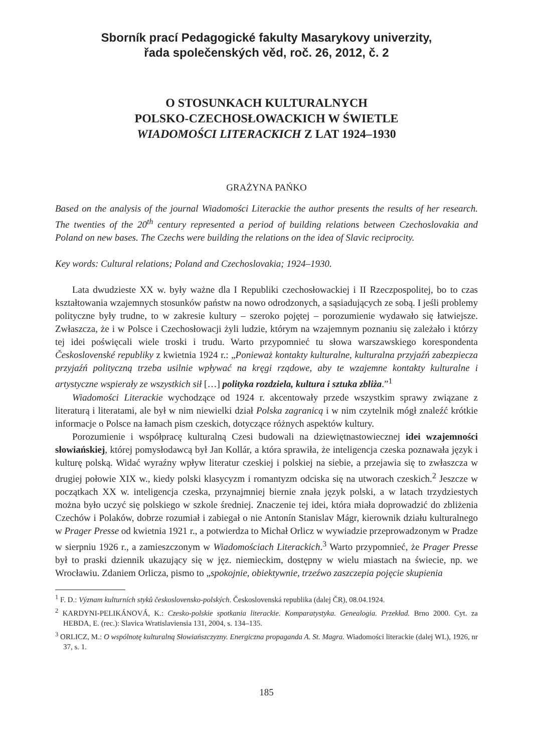Sborník prací Pedagogické fakulty Masarykovy univerzity,
řada společenských věd, roč. 26, 2012, č. 2
O STOSUNKACH KULTURALNYCH
POLSKO-CZECHOSŁOWACKICH W ŚWIETLE
WIADOMOŚCI LITERACKICH Z LAT 1924–1930
GRAŻYNA PAŃKO
Based on the analysis of the journal Wiadomości Literackie the author presents the results of her research. The twenties of the 20<sup>th</sup> century represented a period of building relations between Czechoslovakia and Poland on new bases. The Czechs were building the relations on the idea of Slavic reciprocity.
Key words: Cultural relations; Poland and Czechoslovakia; 1924–1930.
Lata dwudzieste XX w. były ważne dla I Republiki czechosłowackiej i II Rzeczpospolitej, bo to czas kształtowania wzajemnych stosunków państw na nowo odrodzonych, a sąsiadujących ze sobą. I jeśli problemy polityczne były trudne, to w zakresie kultury – szeroko pojętej – porozumienie wydawało się łatwiejsze. Zwłaszcza, że i w Polsce i Czechosłowacji żyli ludzie, którym na wzajemnym poznaniu się zależało i którzy tej idei poświęcali wiele troski i trudu. Warto przypomnieć tu słowa warszawskiego korespondenta Československé republiky z kwietnia 1924 r.: „Ponieważ kontakty kulturalne, kulturalna przyjaźń zabezpiecza przyjaźń polityczną trzeba usilnie wpływać na kręgi rządowe, aby te wzajemne kontakty kulturalne i artystyczne wspierały ze wszystkich sił […] polityka rozdziela, kultura i sztuka zbliża.”<sup>1</sup>
Wiadomości Literackie wychodzące od 1924 r. akcentowały przede wszystkim sprawy związane z literaturą i literatami, ale był w nim niewielki dział Polska zagranicą i w nim czytelnik mógł znaleźć krótkie informacje o Polsce na łamach pism czeskich, dotyczące różnych aspektów kultury.
Porozumienie i współpracę kulturalną Czesi budowali na dziewiętnastowiecznej idei wzajemności słowiańskiej, której pomysłodawcą był Jan Kollár, a która sprawiła, że inteligencja czeska poznawała język i kulturę polską. Widać wyraźny wpływ literatur czeskiej i polskiej na siebie, a przejawia się to zwłaszcza w drugiej połowie XIX w., kiedy polski klasycyzm i romantyzm odciska się na utworach czeskich.<sup>2</sup> Jeszcze w początkach XX w. inteligencja czeska, przynajmniej biernie znała język polski, a w latach trzydziestych można było uczyć się polskiego w szkole średniej. Znaczenie tej idei, która miała doprowadzić do zbliżenia Czechów i Polaków, dobrze rozumiał i zabiegał o nie Antonín Stanislav Mágr, kierownik działu kulturalnego w Prager Presse od kwietnia 1921 r., a potwierdza to Michał Orlicz w wywiadzie przeprowadzonym w Pradze w sierpniu 1926 r., a zamieszczonym w Wiadomościach Literackich.<sup>3</sup> Warto przypomnieć, że Prager Presse był to praski dziennik ukazujący się w jęz. niemieckim, dostępny w wielu miastach na świecie, np. we Wrocławiu. Zdaniem Orlicza, pismo to „spokojnie, obiektywnie, trzeźwo zaszczepia pojęcie skupienia
<sup>1</sup> F. D.: Význam kulturních styků československo-polských. Československá republika (dalej ČR), 08.04.1924.
<sup>2</sup> KARDYNI-PELIKÁNOVÁ, K.: Czesko-polskie spotkania literackie. Komparatystyka. Genealogia. Przekład. Brno 2000. Cyt. za HEBDA, E. (rec.): Slavica Wratislaviensia 131, 2004, s. 134–135.
<sup>3</sup> ORLICZ, M.: O wspólnotę kulturalną Słowiańszczyzny. Energiczna propaganda A. St. Magra. Wiadomości literackie (dalej WL), 1926, nr 37, s. 1.
185